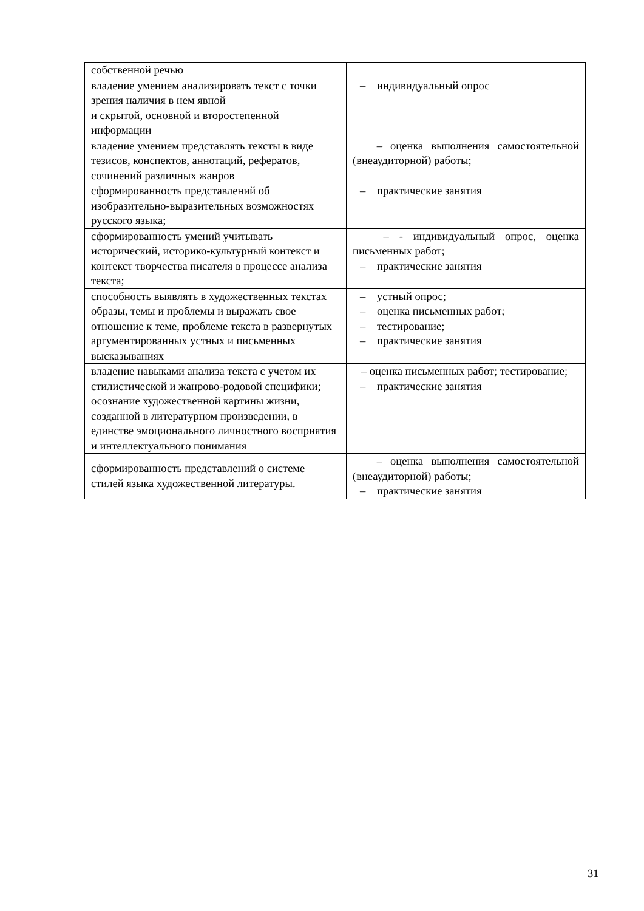| собственной речью | |
| владение умением анализировать текст с точки зрения наличия в нем явной и скрытой, основной и второстепенной информации | – индивидуальный опрос |
| владение умением представлять тексты в виде тезисов, конспектов, аннотаций, рефератов, сочинений различных жанров | – оценка выполнения самостоятельной (внеаудиторной) работы; |
| сформированность представлений об изобразительно-выразительных возможностях русского языка; | – практические занятия |
| сформированность умений учитывать исторический, историко-культурный контекст и контекст творчества писателя в процессе анализа текста; | – - индивидуальный опрос, оценка письменных работ; – практические занятия |
| способность выявлять в художественных текстах образы, темы и проблемы и выражать свое отношение к теме, проблеме текста в развернутых аргументированных устных и письменных высказываниях | – устный опрос; – оценка письменных работ; – тестирование; – практические занятия |
| владение навыками анализа текста с учетом их стилистической и жанрово-родовой специфики; осознание художественной картины жизни, созданной в литературном произведении, в единстве эмоционального личностного восприятия и интеллектуального понимания | – оценка письменных работ; тестирование; – практические занятия |
| сформированность представлений о системе стилей языка художественной литературы. | – оценка выполнения самостоятельной (внеаудиторной) работы; – практические занятия |
31